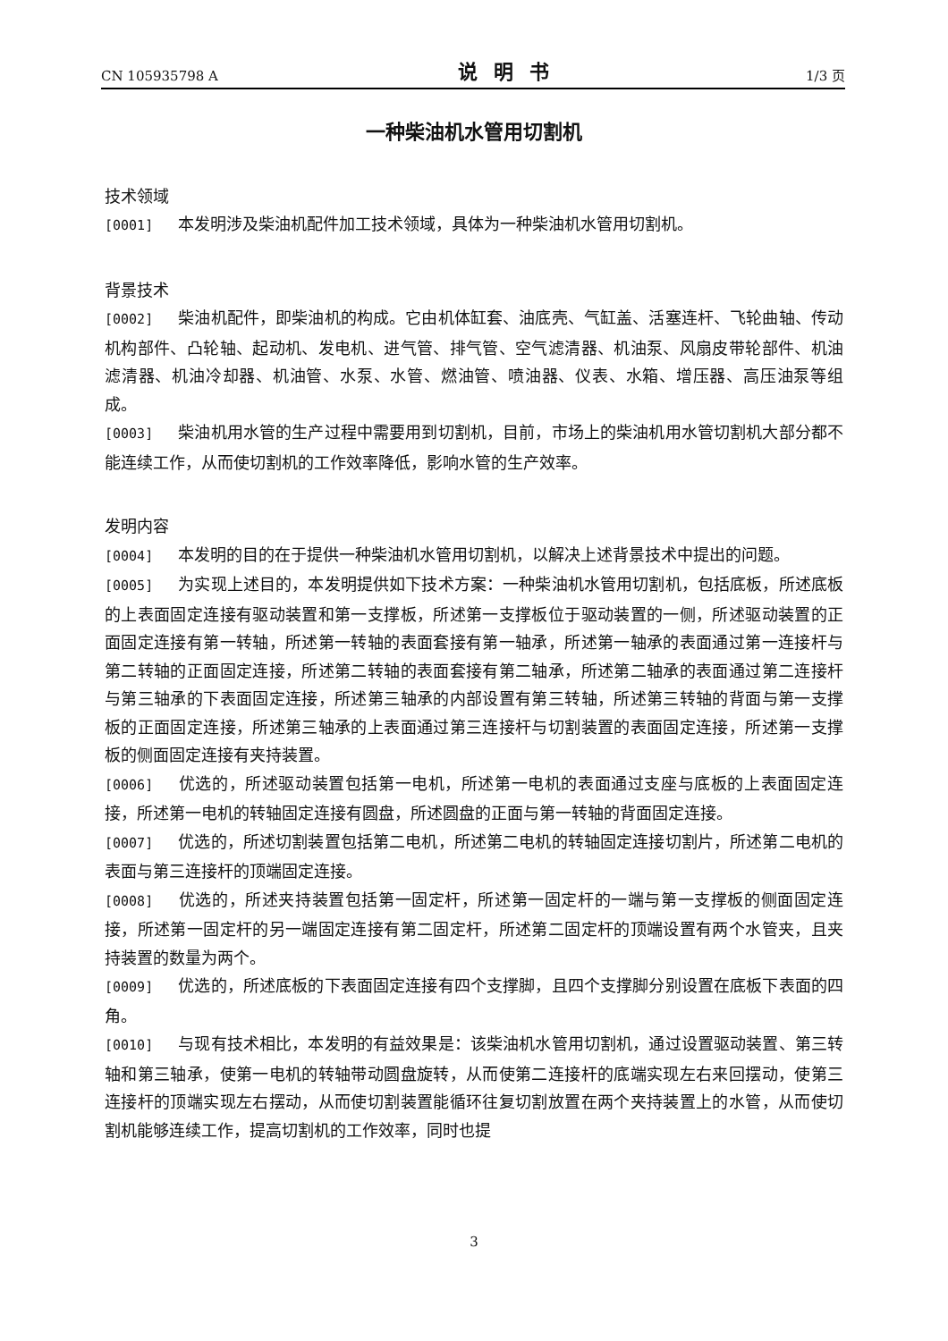CN 105935798 A 说明书 1/3 页
一种柴油机水管用切割机
技术领域
[0001] 本发明涉及柴油机配件加工技术领域，具体为一种柴油机水管用切割机。
背景技术
[0002] 柴油机配件，即柴油机的构成。它由机体缸套、油底壳、气缸盖、活塞连杆、飞轮曲轴、传动机构部件、凸轮轴、起动机、发电机、进气管、排气管、空气滤清器、机油泵、风扇皮带轮部件、机油滤清器、机油冷却器、机油管、水泵、水管、燃油管、喷油器、仪表、水箱、增压器、高压油泵等组成。
[0003] 柴油机用水管的生产过程中需要用到切割机，目前，市场上的柴油机用水管切割机大部分都不能连续工作，从而使切割机的工作效率降低，影响水管的生产效率。
发明内容
[0004] 本发明的目的在于提供一种柴油机水管用切割机，以解决上述背景技术中提出的问题。
[0005] 为实现上述目的，本发明提供如下技术方案：一种柴油机水管用切割机，包括底板，所述底板的上表面固定连接有驱动装置和第一支撑板，所述第一支撑板位于驱动装置的一侧，所述驱动装置的正面固定连接有第一转轴，所述第一转轴的表面套接有第一轴承，所述第一轴承的表面通过第一连接杆与第二转轴的正面固定连接，所述第二转轴的表面套接有第二轴承，所述第二轴承的表面通过第二连接杆与第三轴承的下表面固定连接，所述第三轴承的内部设置有第三转轴，所述第三转轴的背面与第一支撑板的正面固定连接，所述第三轴承的上表面通过第三连接杆与切割装置的表面固定连接，所述第一支撑板的侧面固定连接有夹持装置。
[0006] 优选的，所述驱动装置包括第一电机，所述第一电机的表面通过支座与底板的上表面固定连接，所述第一电机的转轴固定连接有圆盘，所述圆盘的正面与第一转轴的背面固定连接。
[0007] 优选的，所述切割装置包括第二电机，所述第二电机的转轴固定连接切割片，所述第二电机的表面与第三连接杆的顶端固定连接。
[0008] 优选的，所述夹持装置包括第一固定杆，所述第一固定杆的一端与第一支撑板的侧面固定连接，所述第一固定杆的另一端固定连接有第二固定杆，所述第二固定杆的顶端设置有两个水管夹，且夹持装置的数量为两个。
[0009] 优选的，所述底板的下表面固定连接有四个支撑脚，且四个支撑脚分别设置在底板下表面的四角。
[0010] 与现有技术相比，本发明的有益效果是：该柴油机水管用切割机，通过设置驱动装置、第三转轴和第三轴承，使第一电机的转轴带动圆盘旋转，从而使第二连接杆的底端实现左右来回摆动，使第三连接杆的顶端实现左右摆动，从而使切割装置能循环往复切割放置在两个夹持装置上的水管，从而使切割机能够连续工作，提高切割机的工作效率，同时也提
3